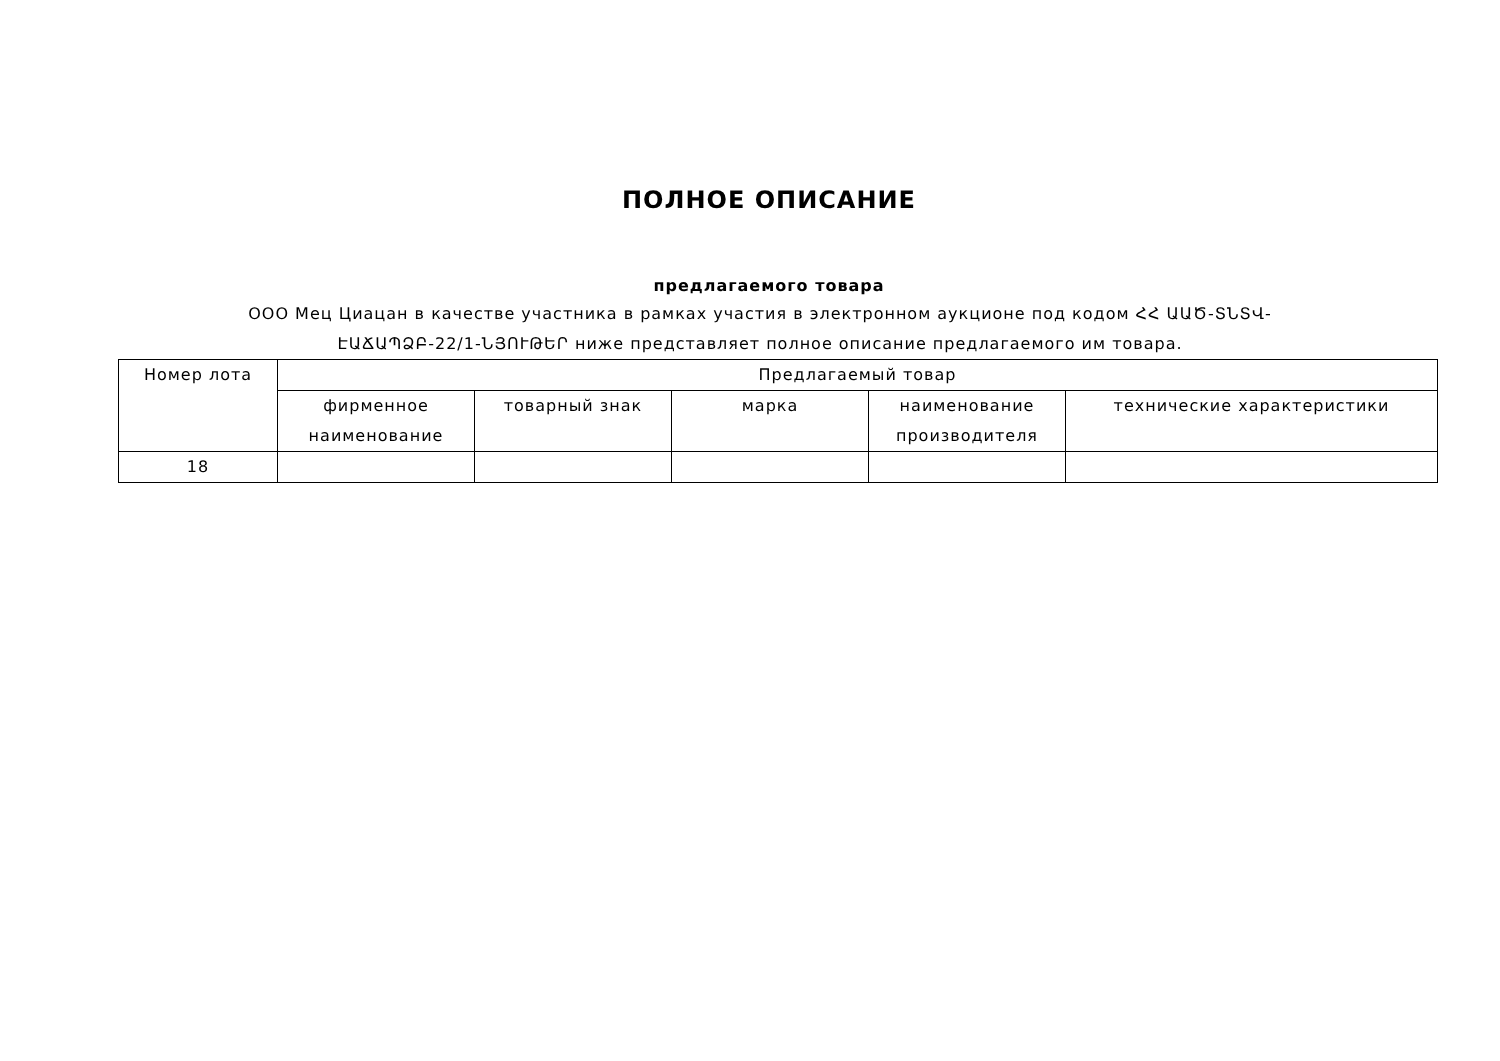ПОЛНОЕ ОПИСАНИЕ
предлагаемого товара
ООО Мец Циацан в качестве участника в рамках участия в электронном аукционе под кодом ՀՀ ԱԱԾ-ՏՆՏՎ-ԷԱՃԱՊՁԲ-22/1-ՆՅՈՒԹԵՐ ниже представляет полное описание предлагаемого им товара.
| Номер лота | Предлагаемый товар | | | | |
| --- | --- | --- | --- | --- | --- |
| | фирменное наименование | товарный знак | марка | наименование производителя | технические характеристики |
| 18 | | | | | |